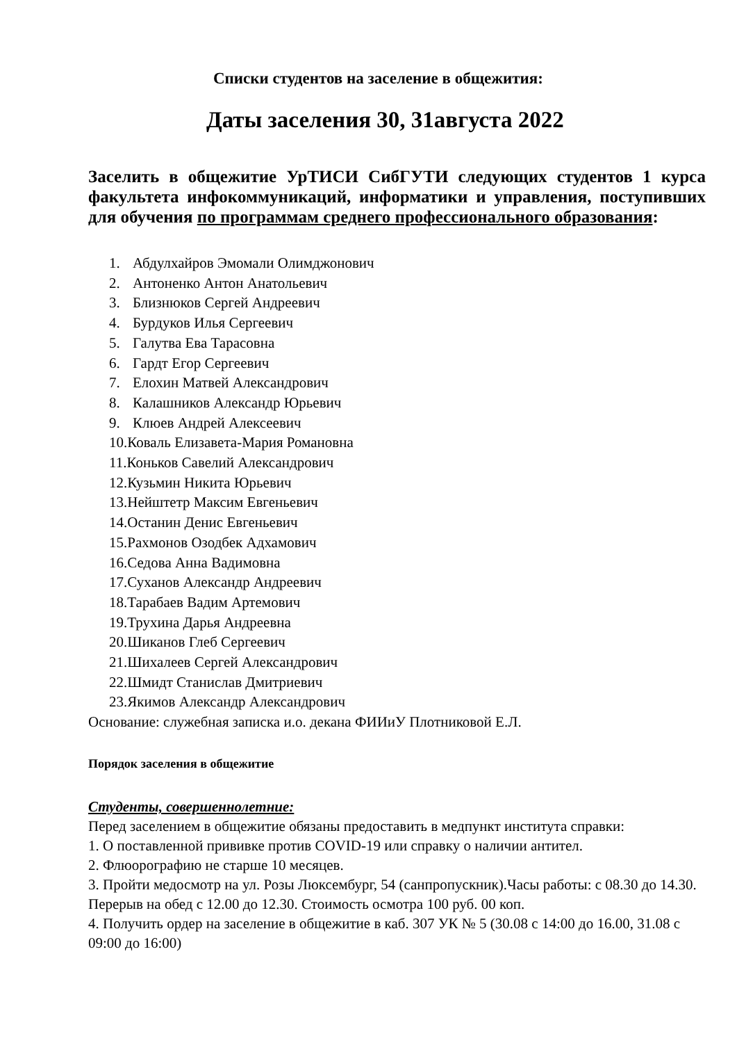Списки студентов на заселение в общежития:
Даты заселения 30, 31августа 2022
Заселить в общежитие УрТИСИ СибГУТИ следующих студентов 1 курса факультета инфокоммуникаций, информатики и управления, поступивших для обучения по программам среднего профессионального образования:
1. Абдулхайров Эмомали Олимджонович
2. Антоненко Антон Анатольевич
3. Близнюков Сергей Андреевич
4. Бурдуков Илья Сергеевич
5. Галутва Ева Тарасовна
6. Гардт Егор Сергеевич
7. Елохин Матвей Александрович
8. Калашников Александр Юрьевич
9. Клюев Андрей Алексеевич
10.Коваль Елизавета-Мария Романовна
11.Коньков Савелий Александрович
12.Кузьмин Никита Юрьевич
13.Нейштетр Максим Евгеньевич
14.Останин Денис Евгеньевич
15.Рахмонов Озодбек Адхамович
16.Седова Анна Вадимовна
17.Суханов Александр Андреевич
18.Тарабаев Вадим Артемович
19.Трухина Дарья Андреевна
20.Шиканов Глеб Сергеевич
21.Шихалеев Сергей Александрович
22.Шмидт Станислав Дмитриевич
23.Якимов Александр Александрович
Основание: служебная записка и.о. декана ФИИиУ Плотниковой Е.Л.
Порядок заселения в общежитие
Студенты, совершеннолетние:
Перед заселением в общежитие обязаны предоставить в медпункт института справки:
1. О поставленной прививке против COVID-19 или справку о наличии антител.
2. Флюорографию не старше 10 месяцев.
3. Пройти медосмотр на ул. Розы Люксембург, 54 (санпропускник).Часы работы: с 08.30 до 14.30. Перерыв на обед с 12.00 до 12.30. Стоимость осмотра 100 руб. 00 коп.
4. Получить ордер на заселение в общежитие в каб. 307 УК № 5 (30.08 с 14:00 до 16.00, 31.08 с 09:00 до 16:00)